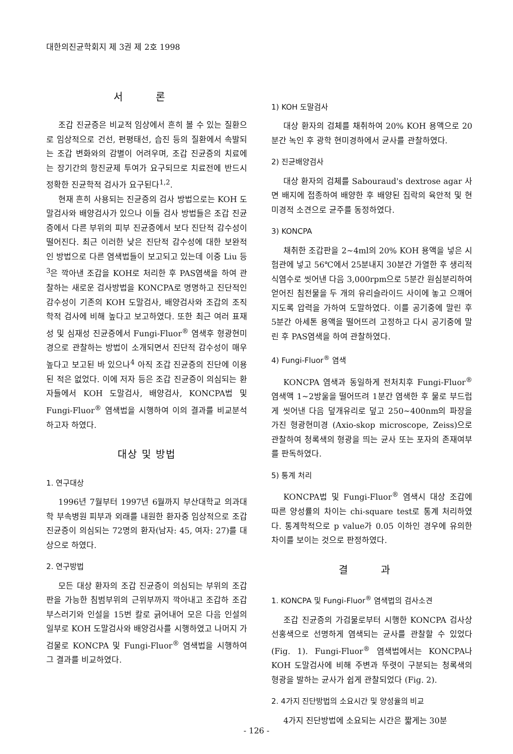대한의진균학회지 제 3권 제 2호 1998
서 론
조갑 진균증은 비교적 임상에서 흔히 볼 수 있는 질환으로 임상적으로 건선, 편평태선, 습진 등의 질환에서 속발되는 조갑 변화와의 감별이 어려우며, 조갑 진균증의 치료에는 장기간의 항진균제 투여가 요구되므로 치료전에 반드시 정확한 진균학적 검사가 요구된다<sup>1,2</sup>.
현재 흔히 사용되는 진균증의 검사 방법으로는 KOH 도말검사와 배양검사가 있으나 이들 검사 방법들은 조갑 진균증에서 다른 부위의 피부 진균증에서 보다 진단적 감수성이 떨어진다. 최근 이러한 낮은 진단적 감수성에 대한 보완적인 방법으로 다른 염색법들이 보고되고 있는데 이중 Liu 등<sup>3</sup>은 깍아낸 조갑을 KOH로 처리한 후 PAS염색을 하여 관찰하는 새로운 검사방법을 KONCPA로 명명하고 진단적인 감수성이 기존의 KOH 도말검사, 배양검사와 조갑의 조직학적 검사에 비해 높다고 보고하였다. 또한 최근 여러 표재성 및 심재성 진균증에서 Fungi-Fluor<sup>®</sup> 염색후 형광현미경으로 관찰하는 방법이 소개되면서 진단적 감수성이 매우 높다고 보고된 바 있으나<sup>4</sup> 아직 조갑 진균증의 진단에 이용된 적은 없었다. 이에 저자 등은 조갑 진균증이 의심되는 환자들에서 KOH 도말검사, 배양검사, KONCPA법 및 Fungi-Fluor<sup>®</sup> 염색법을 시행하여 이의 결과를 비교분석하고자 하였다.
대상 및 방법
1. 연구대상
1996년 7월부터 1997년 6월까지 부산대학교 의과대학 부속병원 피부과 외래를 내원한 환자중 임상적으로 조갑 진균증이 의심되는 72명의 환자(남자: 45, 여자: 27)를 대상으로 하였다.
2. 연구방법
모든 대상 환자의 조갑 진균증이 의심되는 부위의 조갑판을 가능한 침범부위의 근위부까지 깍아내고 조갑하 조갑 부스러기와 인설을 15번 칼로 긁어내어 모은 다음 인설의 일부로 KOH 도말검사와 배양검사를 시행하였고 나머지 가검물로 KONCPA 및 Fungi-Fluor<sup>®</sup> 염색법을 시행하여 그 결과를 비교하였다.
1) KOH 도말검사
대상 환자의 검체를 채취하여 20% KOH 용액으로 20분간 녹인 후 광학 현미경하에서 균사를 관찰하였다.
2) 진균배양검사
대상 환자의 검체를 Sabouraud's dextrose agar 사면 배지에 접종하여 배양한 후 배양된 집락의 육안적 및 현미경적 소견으로 균주를 동정하였다.
3) KONCPA
채취한 조갑판을 2~4ml의 20% KOH 용액을 넣은 시험관에 넣고 56℃에서 25분내지 30분간 가열한 후 생리적 식염수로 씻어낸 다음 3,000rpm으로 5분간 원심분리하여 얻어진 침전물을 두 개의 유리슬라이드 사이에 놓고 으깨어지도록 압력을 가하여 도말하였다. 이를 공기중에 말린 후 5분간 아세톤 용액을 떨어뜨려 고정하고 다시 공기중에 말린 후 PAS염색을 하여 관찰하였다.
4) Fungi-Fluor<sup>®</sup> 염색
KONCPA 염색과 동일하게 전처치후 Fungi-Fluor<sup>®</sup> 염색액 1~2방울을 떨어뜨려 1분간 염색한 후 물로 부드럽게 씻어낸 다음 덮개유리로 덮고 250~400nm의 파장을 가진 형광현미경 (Axio-skop microscope, Zeiss)으로 관찰하여 청록색의 형광을 띄는 균사 또는 포자의 존재여부를 판독하였다.
5) 통계 처리
KONCPA법 및 Fungi-Fluor<sup>®</sup> 염색시 대상 조갑에 따른 양성률의 차이는 chi-square test로 통계 처리하였다. 통계학적으로 p value가 0.05 이하인 경우에 유의한 차이를 보이는 것으로 판정하였다.
결 과
1. KONCPA 및 Fungi-Fluor<sup>®</sup> 염색법의 검사소견
조갑 진균증의 가검물로부터 시행한 KONCPA 검사상 선홍색으로 선명하게 염색되는 균사를 관찰할 수 있었다 (Fig. 1). Fungi-Fluor<sup>®</sup> 염색법에서는 KONCPA나 KOH 도말검사에 비해 주변과 뚜렷이 구분되는 청록색의 형광을 발하는 균사가 쉽게 관찰되었다 (Fig. 2).
2. 4가지 진단방법의 소요시간 및 양성율의 비교
4가지 진단방법에 소요되는 시간은 짧게는 30분
- 126 -